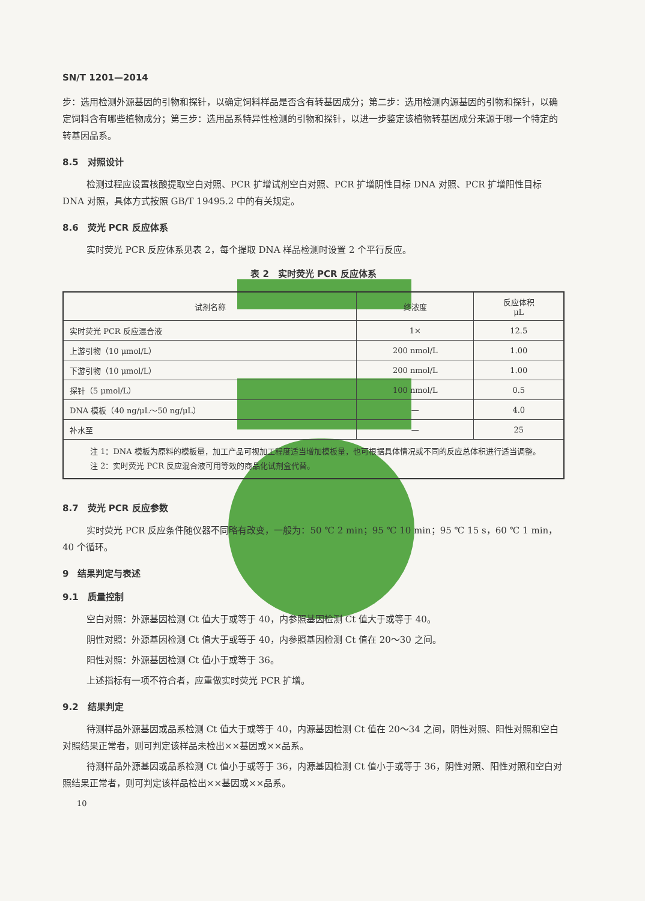SN/T 1201—2014
步：选用检测外源基因的引物和探针，以确定饲料样品是否含有转基因成分；第二步：选用检测内源基因的引物和探针，以确定饲料含有哪些植物成分；第三步：选用品系特异性检测的引物和探针，以进一步鉴定该植物转基因成分来源于哪一个特定的转基因品系。
8.5　对照设计
检测过程应设置核酸提取空白对照、PCR 扩增试剂空白对照、PCR 扩增阴性目标 DNA 对照、PCR 扩增阳性目标 DNA 对照，具体方式按照 GB/T 19495.2 中的有关规定。
8.6　荧光 PCR 反应体系
实时荧光 PCR 反应体系见表 2，每个提取 DNA 样品检测时设置 2 个平行反应。
表 2　实时荧光 PCR 反应体系
| 试剂名称 | 终浓度 | 反应体积 μL |
| --- | --- | --- |
| 实时荧光 PCR 反应混合液 | 1× | 12.5 |
| 上游引物（10 μmol/L） | 200 nmol/L | 1.00 |
| 下游引物（10 μmol/L） | 200 nmol/L | 1.00 |
| 探针（5 μmol/L） | 100 nmol/L | 0.5 |
| DNA 模板（40 ng/μL～50 ng/μL） | — | 4.0 |
| 补水至 | — | 25 |
| 注 1：DNA 模板为原料的模板量，加工产品可视加工程度适当增加模板量，也可根据具体情况或不同的反应总体积进行适当调整。 注 2：实时荧光 PCR 反应混合液可用等效的商品化试剂盒代替。 | | |
8.7　荧光 PCR 反应参数
实时荧光 PCR 反应条件随仪器不同略有改变，一般为：50 ℃ 2 min；95 ℃ 10 min；95 ℃ 15 s，60 ℃ 1 min，40 个循环。
9　结果判定与表述
9.1　质量控制
空白对照：外源基因检测 Ct 值大于或等于 40，内参照基因检测 Ct 值大于或等于 40。
阴性对照：外源基因检测 Ct 值大于或等于 40，内参照基因检测 Ct 值在 20～30 之间。
阳性对照：外源基因检测 Ct 值小于或等于 36。
上述指标有一项不符合者，应重做实时荧光 PCR 扩增。
9.2　结果判定
待测样品外源基因或品系检测 Ct 值大于或等于 40，内源基因检测 Ct 值在 20～34 之间，阴性对照、阳性对照和空白对照结果正常者，则可判定该样品未检出××基因或××品系。
待测样品外源基因或品系检测 Ct 值小于或等于 36，内源基因检测 Ct 值小于或等于 36，阴性对照、阳性对照和空白对照结果正常者，则可判定该样品检出××基因或××品系。
10